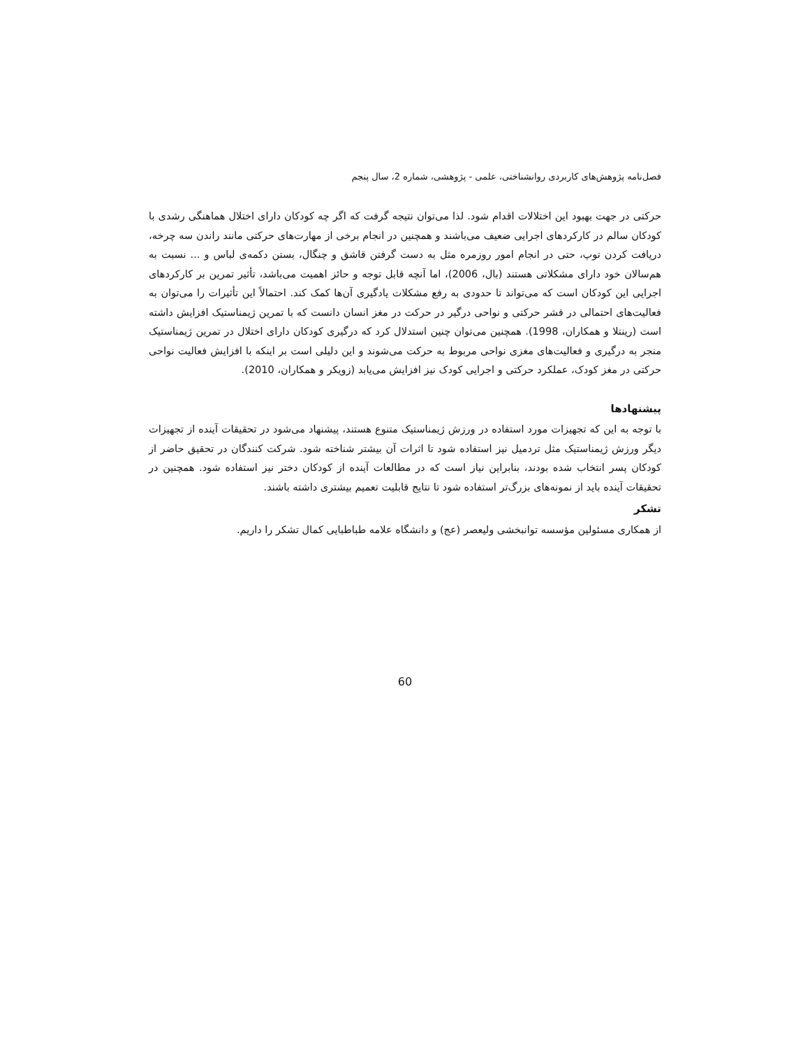فصل‌نامه پژوهش‌های کاربردی روانشناختی، علمی - پژوهشی، شماره 2، سال پنجم
حرکتی در جهت بهبود این اختلالات اقدام شود. لذا می‌توان نتیجه گرفت که اگر چه کودکان دارای اختلال هماهنگی رشدی با کودکان سالم در کارکردهای اجرایی ضعیف می‌باشند و همچنین در انجام برخی از مهارت‌های حرکتی مانند راندن سه چرخه، دریافت کردن توپ، حتی در انجام امور روزمره مثل به دست گرفتن قاشق و چنگال، بستن دکمه‌ی لباس و ... نسبت به هم‌سالان خود دارای مشکلاتی هستند (بال، 2006)، اما آنچه قابل توجه و حائز اهمیت می‌باشد، تأثیر تمرین بر کارکردهای اجرایی این کودکان است که می‌تواند تا حدودی به رفع مشکلات یادگیری آن‌ها کمک کند. احتمالاً این تأثیرات را می‌توان به فعالیت‌های احتمالی در قشر حرکتی و نواحی درگیر در حرکت در مغز انسان دانست که با تمرین ژیمناستیک افزایش داشته است (رینتلا و همکاران، 1998). همچنین می‌توان چنین استدلال کرد که درگیری کودکان دارای اختلال در تمرین ژیمناستیک منجر به درگیری و فعالیت‌های مغزی نواحی مربوط به حرکت می‌شوند و این دلیلی است بر اینکه با افزایش فعالیت نواحی حرکتی در مغز کودک، عملکرد حرکتی و اجرایی کودک نیز افزایش می‌یابد (زویکر و همکاران، 2010).
پیشنهادها
با توجه به این که تجهیزات مورد استفاده در ورزش ژیمناستیک متنوع هستند، پیشنهاد می‌شود در تحقیقات آینده از تجهیزات دیگر ورزش ژیمناستیک مثل تردمیل نیز استفاده شود تا اثرات آن بیشتر شناخته شود. شرکت کنندگان در تحقیق حاضر از کودکان پسر انتخاب شده بودند، بنابراین نیاز است که در مطالعات آینده از کودکان دختر نیز استفاده شود. همچنین در تحقیقات آینده باید از نمونه‌های بزرگ‌تر استفاده شود تا نتایج قابلیت تعمیم بیشتری داشته باشند.
تشکر
از همکاری مسئولین مؤسسه توانبخشی ولیعصر (عج) و دانشگاه علامه طباطبایی کمال تشکر را داریم.
60